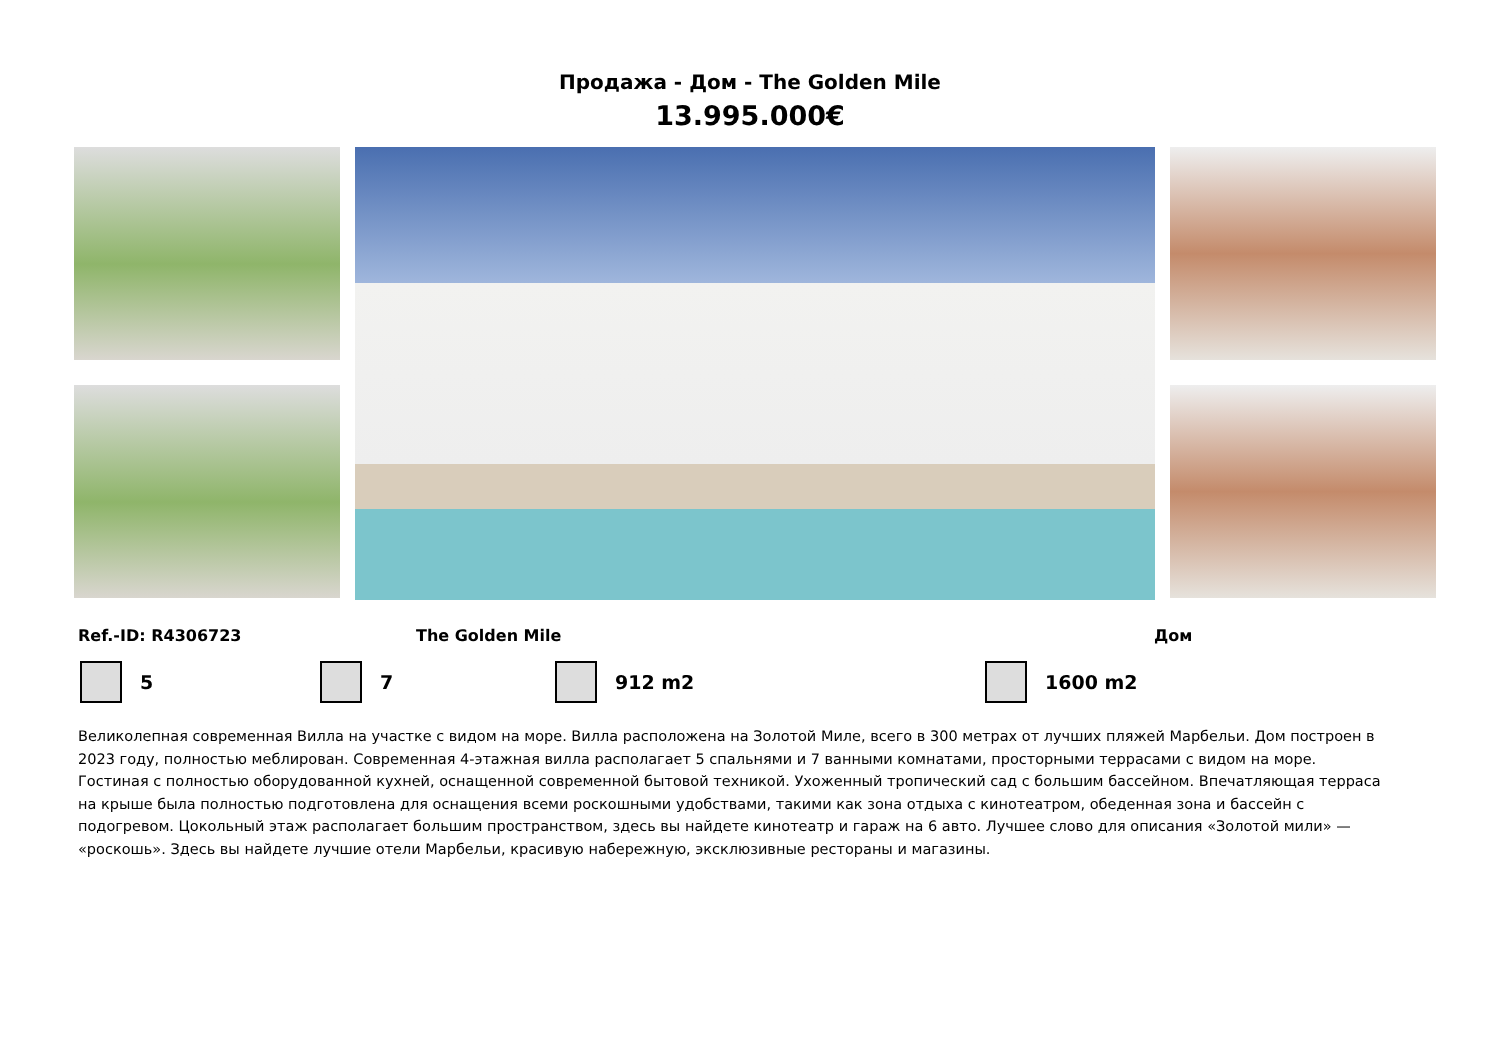Продажа - Дом - The Golden Mile
13.995.000€
Ref.-ID: R4306723 The Golden Mile Дом
5 7 912 m2 1600 m2
Великолепная современная Вилла на участке с видом на море. Вилла расположена на Золотой Миле, всего в 300 метрах от лучших пляжей Марбельи. Дом построен в 2023 году, полностью меблирован. Современная 4-этажная вилла располагает 5 спальнями и 7 ванными комнатами, просторными террасами с видом на море. Гостиная с полностью оборудованной кухней, оснащенной современной бытовой техникой. Ухоженный тропический сад с большим бассейном. Впечатляющая терраса на крыше была полностью подготовлена для оснащения всеми роскошными удобствами, такими как зона отдыха с кинотеатром, обеденная зона и бассейн с подогревом. Цокольный этаж располагает большим пространством, здесь вы найдете кинотеатр и гараж на 6 авто. Лучшее слово для описания «Золотой мили» — «роскошь». Здесь вы найдете лучшие отели Марбельи, красивую набережную, эксклюзивные рестораны и магазины.